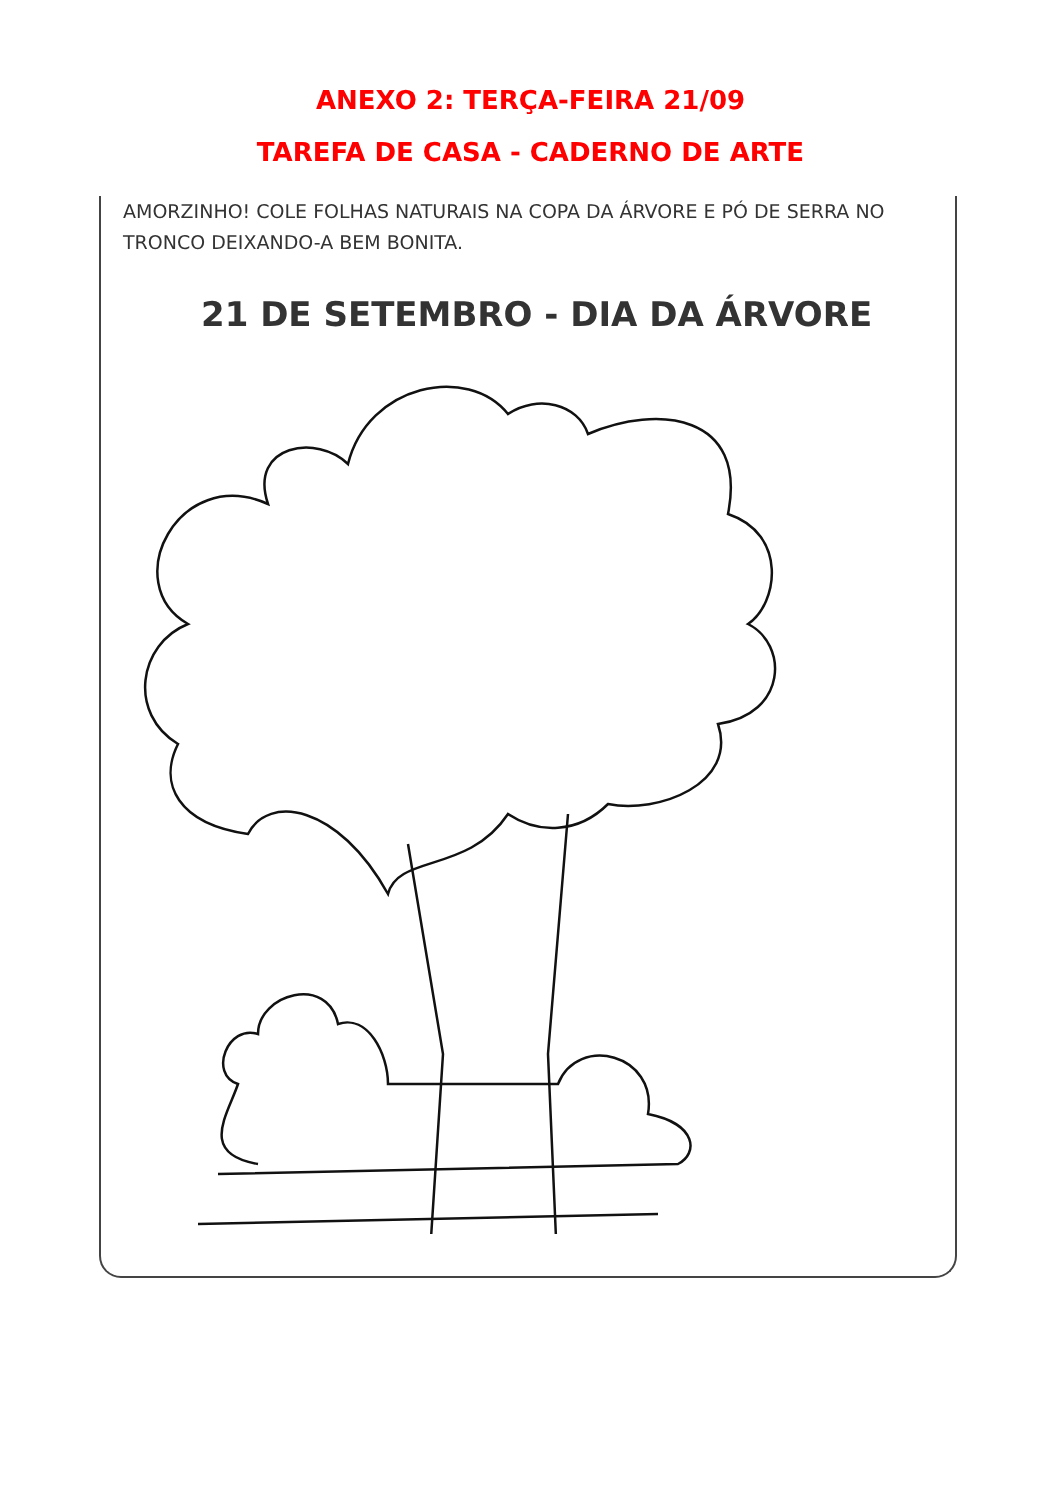ANEXO 2: TERÇA-FEIRA 21/09
TAREFA DE CASA - CADERNO DE ARTE
AMORZINHO! COLE FOLHAS NATURAIS NA COPA DA ÁRVORE E PÓ DE SERRA NO TRONCO DEIXANDO-A BEM BONITA.
21 DE SETEMBRO - DIA DA ÁRVORE